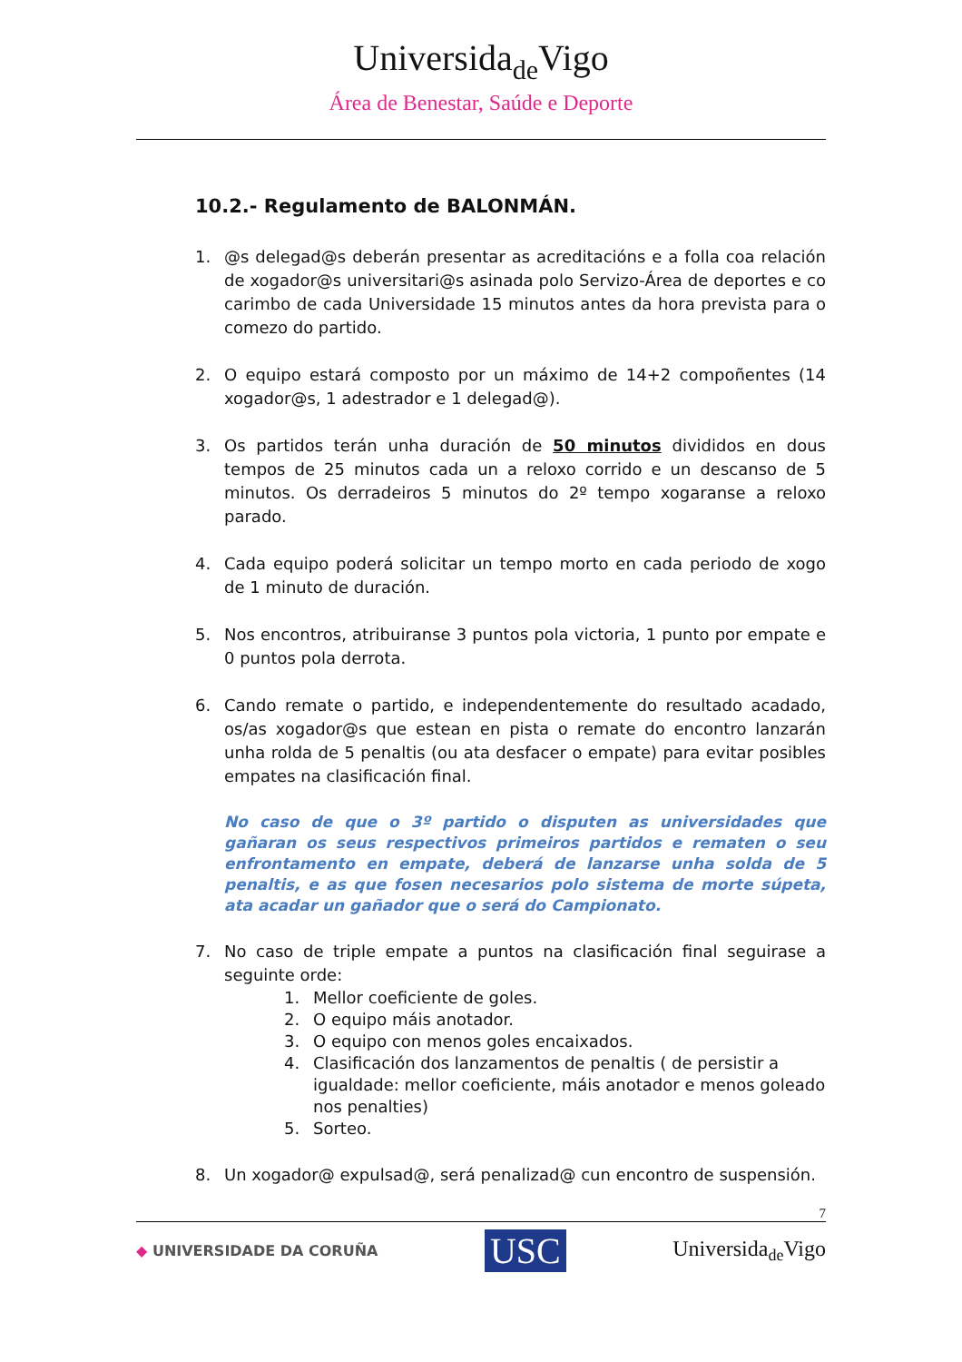Universidade Vigo
Área de Benestar, Saúde e Deporte
10.2.- Regulamento de BALONMÁN.
1. @s delegad@s deberán presentar as acreditacións e a folla coa relación de xogador@s universitari@s asinada polo Servizo-Área de deportes e co carimbo de cada Universidade 15 minutos antes da hora prevista para o comezo do partido.
2. O equipo estará composto por un máximo de 14+2 compoñentes (14 xogador@s, 1 adestrador e 1 delegad@).
3. Os partidos terán unha duración de 50 minutos divididos en dous tempos de 25 minutos cada un a reloxo corrido e un descanso de 5 minutos. Os derradeiros 5 minutos do 2º tempo xogaranse a reloxo parado.
4. Cada equipo poderá solicitar un tempo morto en cada periodo de xogo de 1 minuto de duración.
5. Nos encontros, atribuiranse 3 puntos pola victoria, 1 punto por empate e 0 puntos pola derrota.
6. Cando remate o partido, e independentemente do resultado acadado, os/as xogador@s que estean en pista o remate do encontro lanzarán unha rolda de 5 penaltis (ou ata desfacer o empate) para evitar posibles empates na clasificación final.
No caso de que o 3º partido o disputen as universidades que gañaran os seus respectivos primeiros partidos e rematen o seu enfrontamento en empate, deberá de lanzarse unha solda de 5 penaltis, e as que fosen necesarios polo sistema de morte súpeta, ata acadar un gañador que o será do Campionato.
7. No caso de triple empate a puntos na clasificación final seguirase a seguinte orde:
1. Mellor coeficiente de goles.
2. O equipo máis anotador.
3. O equipo con menos goles encaixados.
4. Clasificación dos lanzamentos de penaltis ( de persistir a igualdade: mellor coeficiente, máis anotador e menos goleado nos penalties)
5. Sorteo.
8. Un xogador@ expulsad@, será penalizad@ cun encontro de suspensión.
7
◆ UNIVERSIDADE DA CORUÑA USC Universidade Vigo